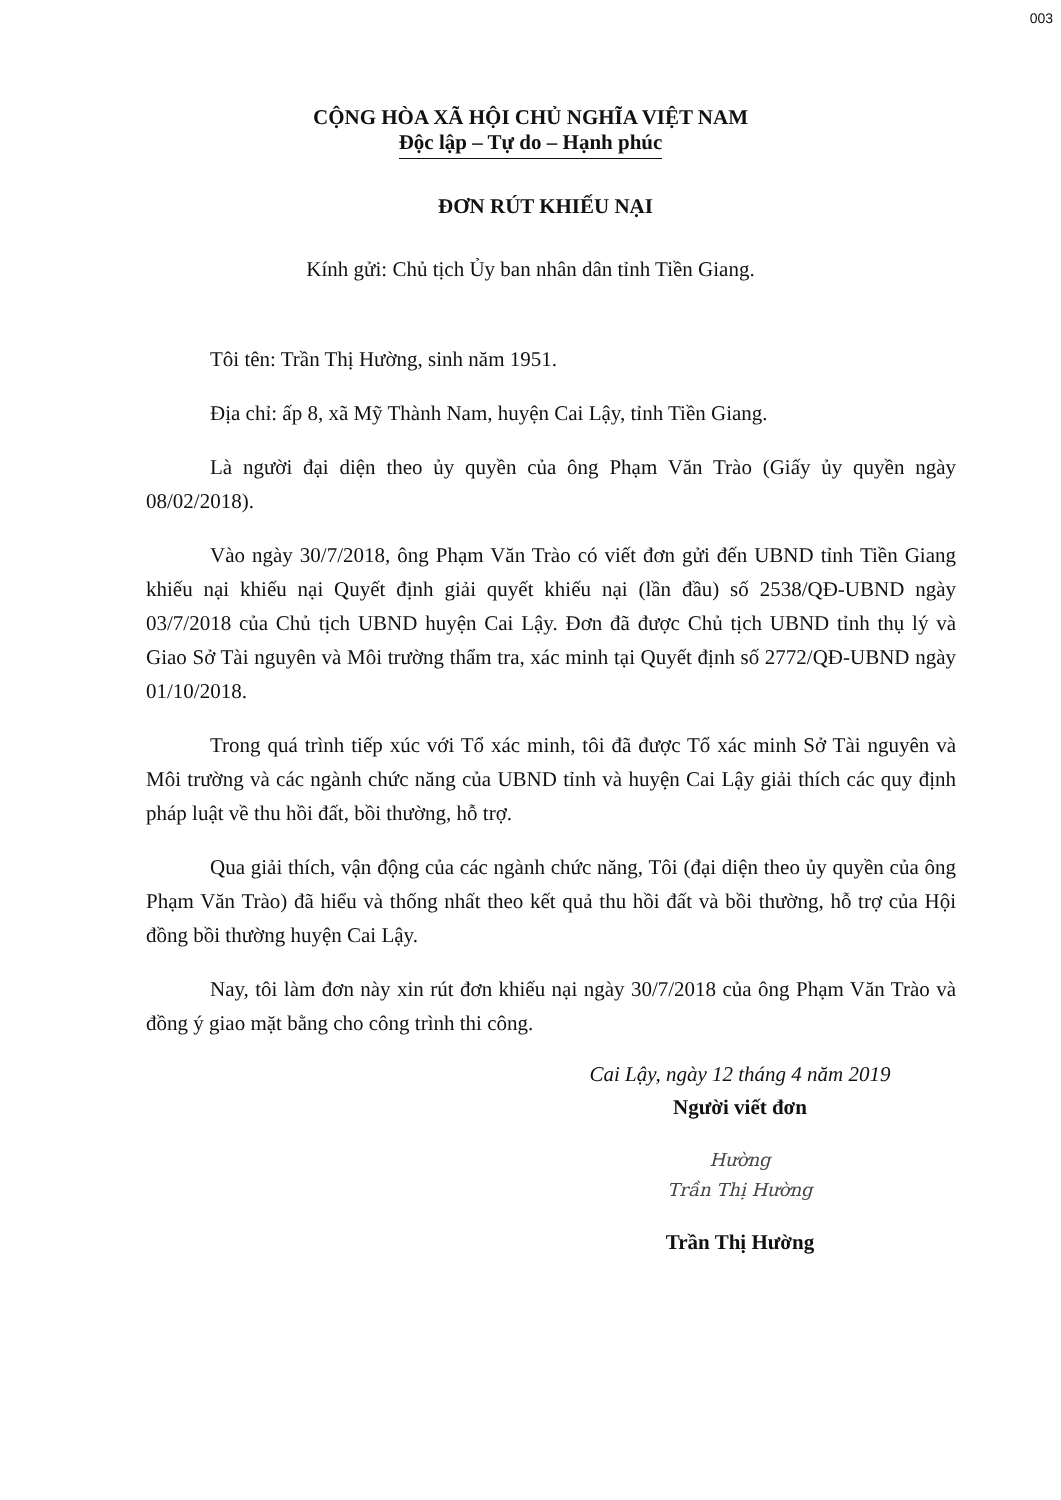003
CỘNG HÒA XÃ HỘI CHỦ NGHĨA VIỆT NAM
Độc lập – Tự do – Hạnh phúc
ĐƠN RÚT KHIẾU NẠI
Kính gửi: Chủ tịch Ủy ban nhân dân tỉnh Tiền Giang.
Tôi tên: Trần Thị Hường, sinh năm 1951.
Địa chỉ: ấp 8, xã Mỹ Thành Nam, huyện Cai Lậy, tỉnh Tiền Giang.
Là người đại diện theo ủy quyền của ông Phạm Văn Trào (Giấy ủy quyền ngày 08/02/2018).
Vào ngày 30/7/2018, ông Phạm Văn Trào có viết đơn gửi đến UBND tỉnh Tiền Giang khiếu nại khiếu nại Quyết định giải quyết khiếu nại (lần đầu) số 2538/QĐ-UBND ngày 03/7/2018 của Chủ tịch UBND huyện Cai Lậy. Đơn đã được Chủ tịch UBND tỉnh thụ lý và Giao Sở Tài nguyên và Môi trường thẩm tra, xác minh tại Quyết định số 2772/QĐ-UBND ngày 01/10/2018.
Trong quá trình tiếp xúc với Tổ xác minh, tôi đã được Tổ xác minh Sở Tài nguyên và Môi trường và các ngành chức năng của UBND tỉnh và huyện Cai Lậy giải thích các quy định pháp luật về thu hồi đất, bồi thường, hỗ trợ.
Qua giải thích, vận động của các ngành chức năng, Tôi (đại diện theo ủy quyền của ông Phạm Văn Trào) đã hiểu và thống nhất theo kết quả thu hồi đất và bồi thường, hỗ trợ của Hội đồng bồi thường huyện Cai Lậy.
Nay, tôi làm đơn này xin rút đơn khiếu nại ngày 30/7/2018 của ông Phạm Văn Trào và đồng ý giao mặt bằng cho công trình thi công.
Cai Lậy, ngày 12 tháng 4 năm 2019
Người viết đơn
Hường
Trần Thị Hường
Trần Thị Hường